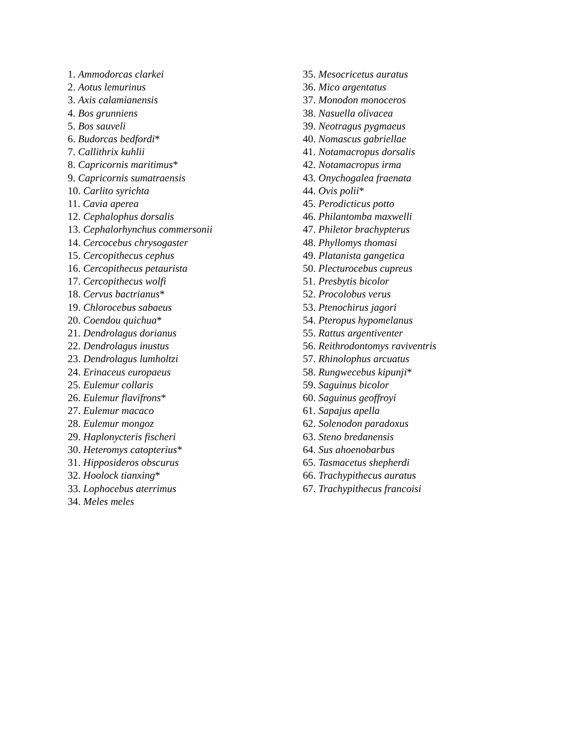1. Ammodorcas clarkei
2. Aotus lemurinus
3. Axis calamianensis
4. Bos grunniens
5. Bos sauveli
6. Budorcas bedfordi*
7. Callithrix kuhlii
8. Capricornis maritimus*
9. Capricornis sumatraensis
10. Carlito syrichta
11. Cavia aperea
12. Cephalophus dorsalis
13. Cephalorhynchus commersonii
14. Cercocebus chrysogaster
15. Cercopithecus cephus
16. Cercopithecus petaurista
17. Cercopithecus wolfi
18. Cervus bactrianus*
19. Chlorocebus sabaeus
20. Coendou quichua*
21. Dendrolagus dorianus
22. Dendrolagus inustus
23. Dendrolagus lumholtzi
24. Erinaceus europaeus
25. Eulemur collaris
26. Eulemur flavifrons*
27. Eulemur macaco
28. Eulemur mongoz
29. Haplonycteris fischeri
30. Heteromys catopterius*
31. Hipposideros obscurus
32. Hoolock tianxing*
33. Lophocebus aterrimus
34. Meles meles
35. Mesocricetus auratus
36. Mico argentatus
37. Monodon monoceros
38. Nasuella olivacea
39. Neotragus pygmaeus
40. Nomascus gabriellae
41. Notamacropus dorsalis
42. Notamacropus irma
43. Onychogalea fraenata
44. Ovis polii*
45. Perodicticus potto
46. Philantomba maxwelli
47. Philetor brachypterus
48. Phyllomys thomasi
49. Platanista gangetica
50. Plecturocebus cupreus
51. Presbytis bicolor
52. Procolobus verus
53. Ptenochirus jagori
54. Pteropus hypomelanus
55. Rattus argentiventer
56. Reithrodontomys raviventris
57. Rhinolophus arcuatus
58. Rungwecebus kipunji*
59. Saguinus bicolor
60. Saguinus geoffroyi
61. Sapajus apella
62. Solenodon paradoxus
63. Steno bredanensis
64. Sus ahoenobarbus
65. Tasmacetus shepherdi
66. Trachypithecus auratus
67. Trachypithecus francoisi